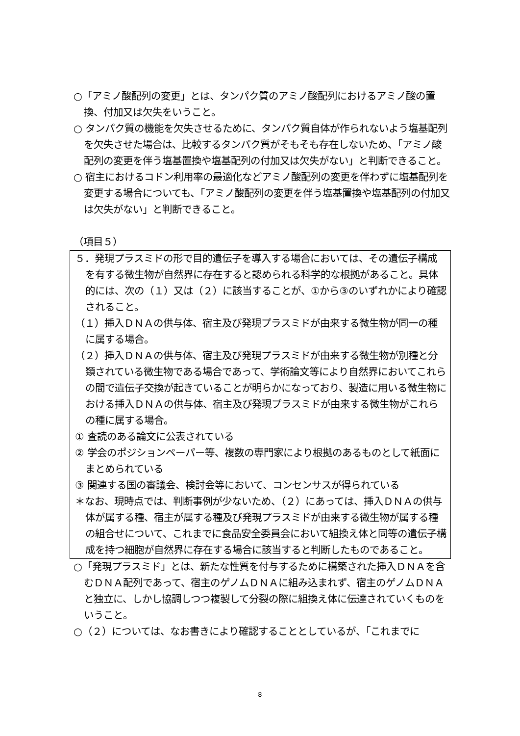○「アミノ酸配列の変更」とは、タンパク質のアミノ酸配列におけるアミノ酸の置換、付加又は欠失をいうこと。
○ タンパク質の機能を欠失させるために、タンパク質自体が作られないよう塩基配列を欠失させた場合は、比較するタンパク質がそもそも存在しないため、「アミノ酸配列の変更を伴う塩基置換や塩基配列の付加又は欠失がない」と判断できること。
○ 宿主におけるコドン利用率の最適化などアミノ酸配列の変更を伴わずに塩基配列を変更する場合についても、「アミノ酸配列の変更を伴う塩基置換や塩基配列の付加又は欠失がない」と判断できること。
（項目５）
５．発現プラスミドの形で目的遺伝子を導入する場合においては、その遺伝子構成を有する微生物が自然界に存在すると認められる科学的な根拠があること。具体的には、次の（１）又は（２）に該当することが、①から③のいずれかにより確認されること。
（１）挿入ＤＮＡの供与体、宿主及び発現プラスミドが由来する微生物が同一の種に属する場合。
（２）挿入ＤＮＡの供与体、宿主及び発現プラスミドが由来する微生物が別種と分類されている微生物である場合であって、学術論文等により自然界においてこれらの間で遺伝子交換が起きていることが明らかになっており、製造に用いる微生物における挿入ＤＮＡの供与体、宿主及び発現プラスミドが由来する微生物がこれらの種に属する場合。
① 査読のある論文に公表されている
② 学会のポジションペーパー等、複数の専門家により根拠のあるものとして紙面にまとめられている
③ 関連する国の審議会、検討会等において、コンセンサスが得られている
＊なお、現時点では、判断事例が少ないため、（２）にあっては、挿入ＤＮＡの供与体が属する種、宿主が属する種及び発現プラスミドが由来する微生物が属する種の組合せについて、これまでに食品安全委員会において組換え体と同等の遺伝子構成を持つ細胞が自然界に存在する場合に該当すると判断したものであること。
○「発現プラスミド」とは、新たな性質を付与するために構築された挿入ＤＮＡを含むＤＮＡ配列であって、宿主のゲノムＤＮＡに組み込まれず、宿主のゲノムＤＮＡと独立に、しかし協調しつつ複製して分裂の際に組換え体に伝達されていくものをいうこと。
○（２）については、なお書きにより確認することとしているが、「これまでに
8